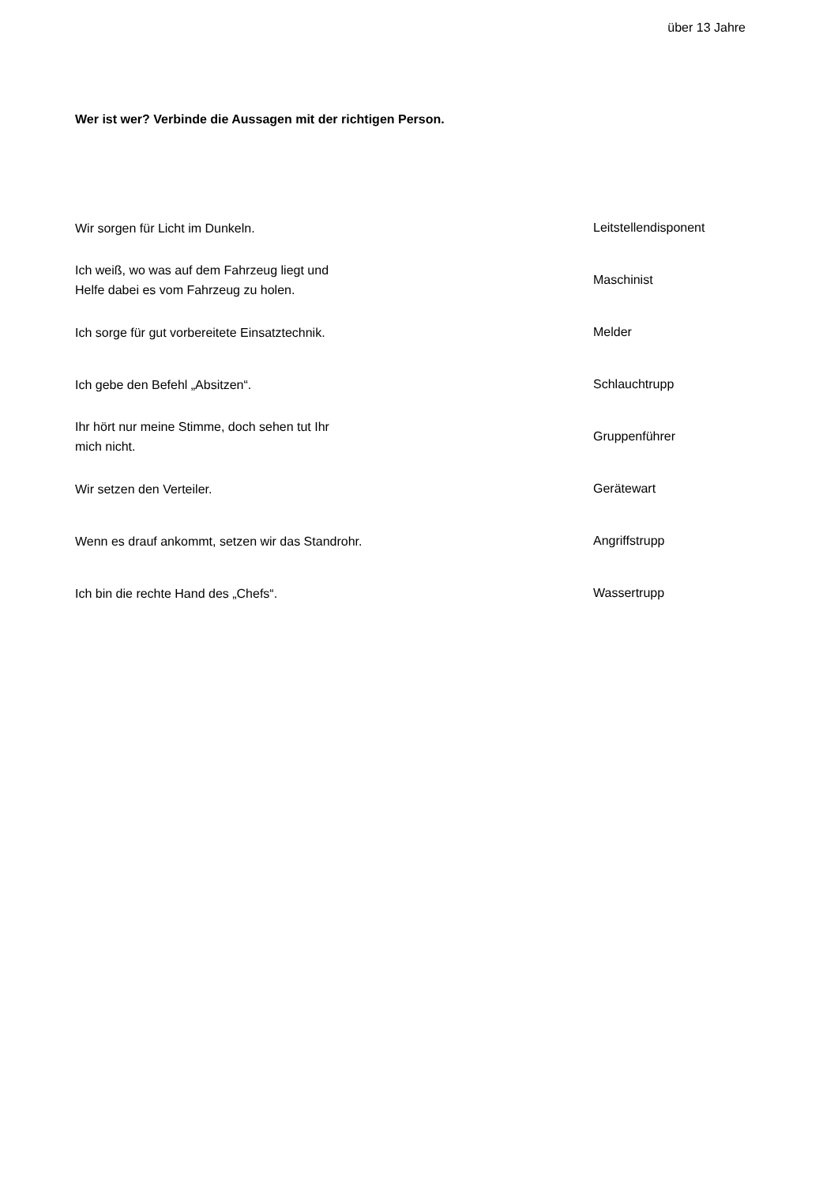über 13 Jahre
Wer ist wer? Verbinde die Aussagen mit der richtigen Person.
Wir sorgen für Licht im Dunkeln.
Leitstellendisponent
Ich weiß, wo was auf dem Fahrzeug liegt und
Helfe dabei es vom Fahrzeug zu holen.
Maschinist
Ich sorge für gut vorbereitete Einsatztechnik.
Melder
Ich gebe den Befehl „Absitzen“.
Schlauchtrupp
Ihr hört nur meine Stimme, doch sehen tut Ihr
mich nicht.
Gruppenführer
Wir setzen den Verteiler.
Gerätewart
Wenn es drauf ankommt, setzen wir das Standrohr.
Angriffstrupp
Ich bin die rechte Hand des „Chefs“.
Wassertrupp